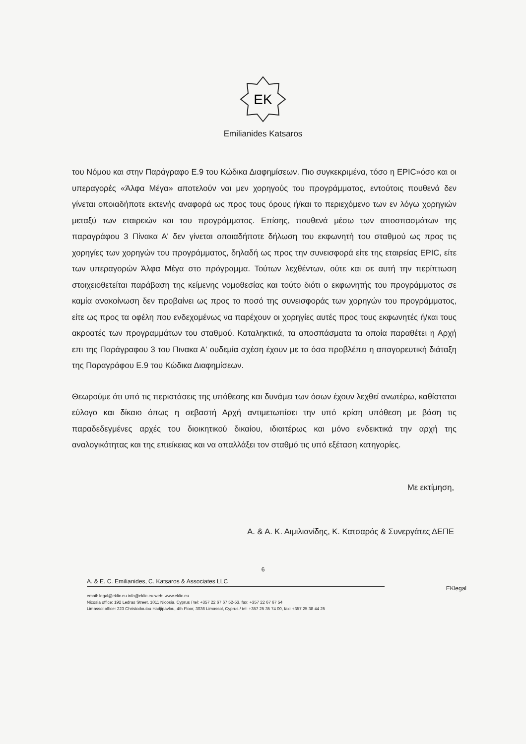EK
Emilianides Katsaros
του Νόμου και στην Παράγραφο Ε.9 του Κώδικα Διαφημίσεων. Πιο συγκεκριμένα, τόσο η EPIC»όσο και οι υπεραγορές «Άλφα Μέγα» αποτελούν ναι μεν χορηγούς του προγράμματος, εντούτοις πουθενά δεν γίνεται οποιαδήποτε εκτενής αναφορά ως προς τους όρους ή/και το περιεχόμενο των εν λόγω χορηγιών μεταξύ των εταιρειών και του προγράμματος. Επίσης, πουθενά μέσω των αποσπασμάτων της παραγράφου 3 Πίνακα Α' δεν γίνεται οποιαδήποτε δήλωση του εκφωνητή του σταθμού ως προς τις χορηγίες των χορηγών του προγράμματος, δηλαδή ως προς την συνεισφορά είτε της εταιρείας EPIC, είτε των υπεραγορών Άλφα Μέγα στο πρόγραμμα. Τούτων λεχθέντων, ούτε και σε αυτή την περίπτωση στοιχειοθετείται παράβαση της κείμενης νομοθεσίας και τούτο διότι ο εκφωνητής του προγράμματος σε καμία ανακοίνωση δεν προβαίνει ως προς το ποσό της συνεισφοράς των χορηγών του προγράμματος, είτε ως προς τα οφέλη που ενδεχομένως να παρέχουν οι χορηγίες αυτές προς τους εκφωνητές ή/και τους ακροατές των προγραμμάτων του σταθμού. Καταληκτικά, τα αποσπάσματα τα οποία παραθέτει η Αρχή επι της Παράγραφου 3 του Πινακα Α' ουδεμία σχέση έχουν με τα όσα προβλέπει η απαγορευτική διάταξη της Παραγράφου Ε.9 του Κώδικα Διαφημίσεων.
Θεωρούμε ότι υπό τις περιστάσεις της υπόθεσης και δυνάμει των όσων έχουν λεχθεί ανωτέρω, καθίσταται εύλογο και δίκαιο όπως η σεβαστή Αρχή αντιμετωπίσει την υπό κρίση υπόθεση με βάση τις παραδεδεγμένες αρχές του διοικητικού δικαίου, ιδιαιτέρως και μόνο ενδεικτικά την αρχή της αναλογικότητας και της επιείκειας και να απαλλάξει τον σταθμό τις υπό εξέταση κατηγορίες.
Με εκτίμηση,
Α. & Α. Κ. Αιμιλιανίδης, Κ. Κατσαρός & Συνεργάτες ΔΕΠΕ
6
A. & E. C. Emilianides, C. Katsaros & Associates LLC
EKlegal
email: legal@eklic.eu info@eklic.eu web: www.eklic.eu
Nicosia office: 192 Ledras Street, 1011 Nicosia, Cyprus / tel: +357 22 67 67 52-53, fax: +357 22 67 67 54
Limassol office: 223 Christodoulou Hadjipavlou, 4th Floor, 3036 Limassol, Cyprus / tel: +357 25 35 74 00, fax: +357 25 38 44 25